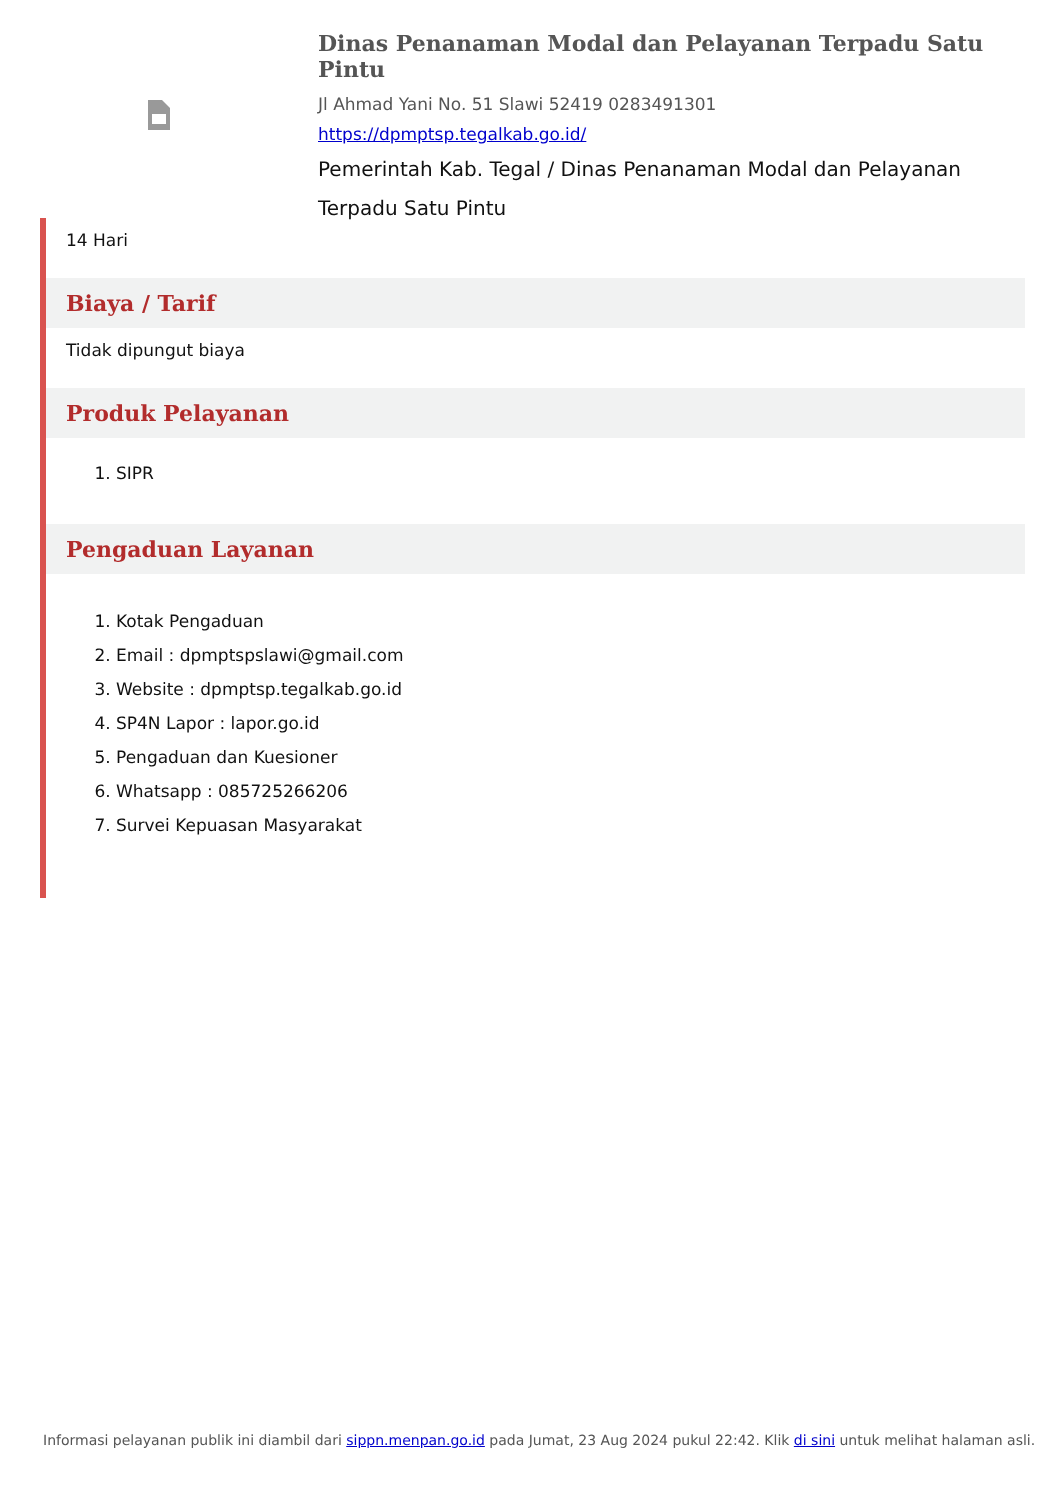Dinas Penanaman Modal dan Pelayanan Terpadu Satu Pintu
Jl Ahmad Yani No. 51 Slawi 52419 0283491301
https://dpmptsp.tegalkab.go.id/
Pemerintah Kab. Tegal / Dinas Penanaman Modal dan Pelayanan Terpadu Satu Pintu
14 Hari
Biaya / Tarif
Tidak dipungut biaya
Produk Pelayanan
1. SIPR
Pengaduan Layanan
1. Kotak Pengaduan
2. Email : dpmptspslawi@gmail.com
3. Website : dpmptsp.tegalkab.go.id
4. SP4N Lapor : lapor.go.id
5. Pengaduan dan Kuesioner
6. Whatsapp : 085725266206
7. Survei Kepuasan Masyarakat
Informasi pelayanan publik ini diambil dari sippn.menpan.go.id pada Jumat, 23 Aug 2024 pukul 22:42. Klik di sini untuk melihat halaman asli.